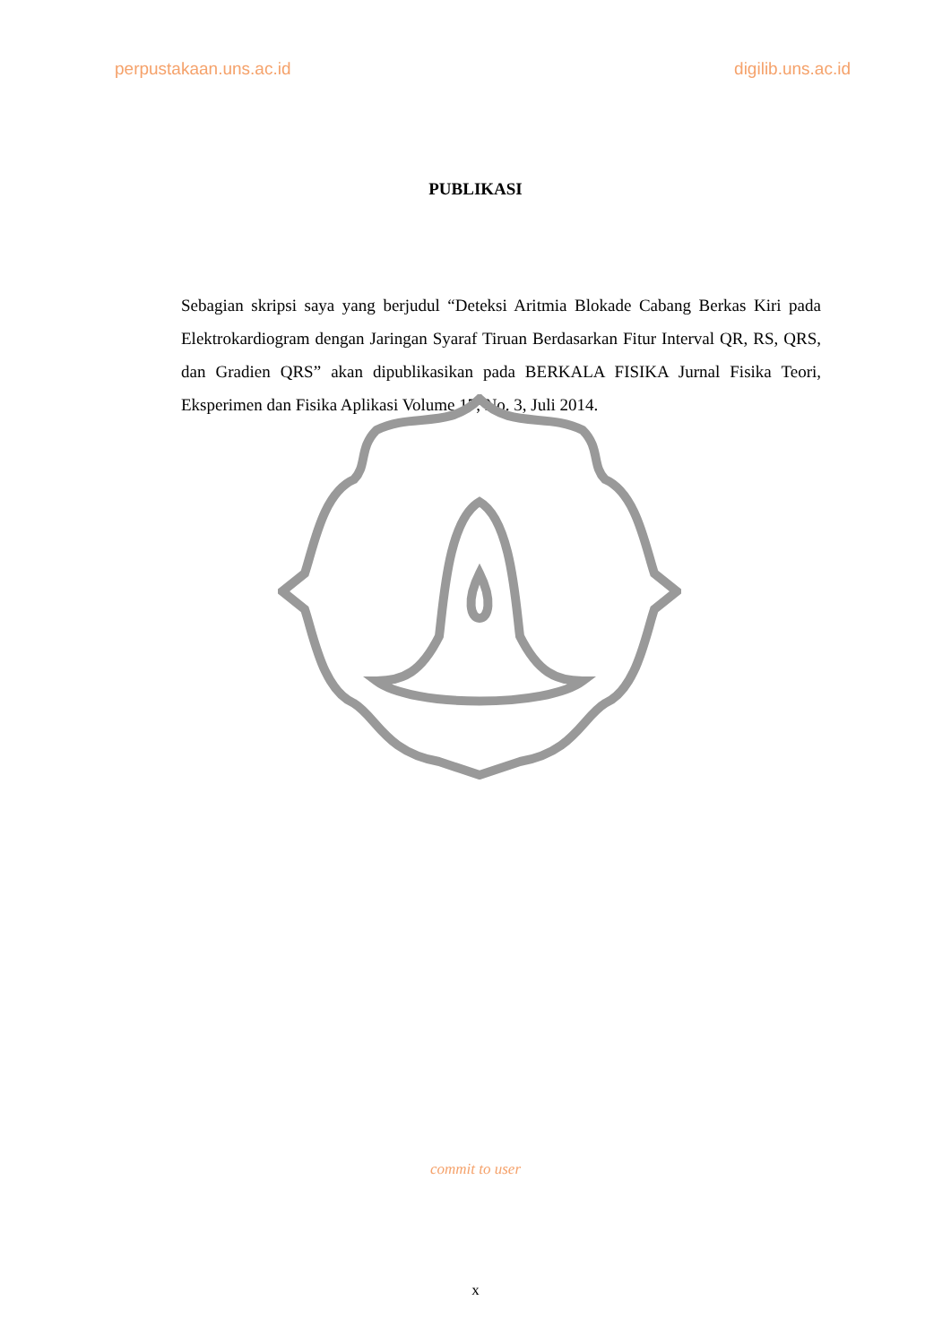perpustakaan.uns.ac.id digilib.uns.ac.id
PUBLIKASI
Sebagian skripsi saya yang berjudul “Deteksi Aritmia Blokade Cabang Berkas Kiri pada Elektrokardiogram dengan Jaringan Syaraf Tiruan Berdasarkan Fitur Interval QR, RS, QRS, dan Gradien QRS” akan dipublikasikan pada BERKALA FISIKA Jurnal Fisika Teori, Eksperimen dan Fisika Aplikasi Volume 17, No. 3, Juli 2014.
commit to user
x